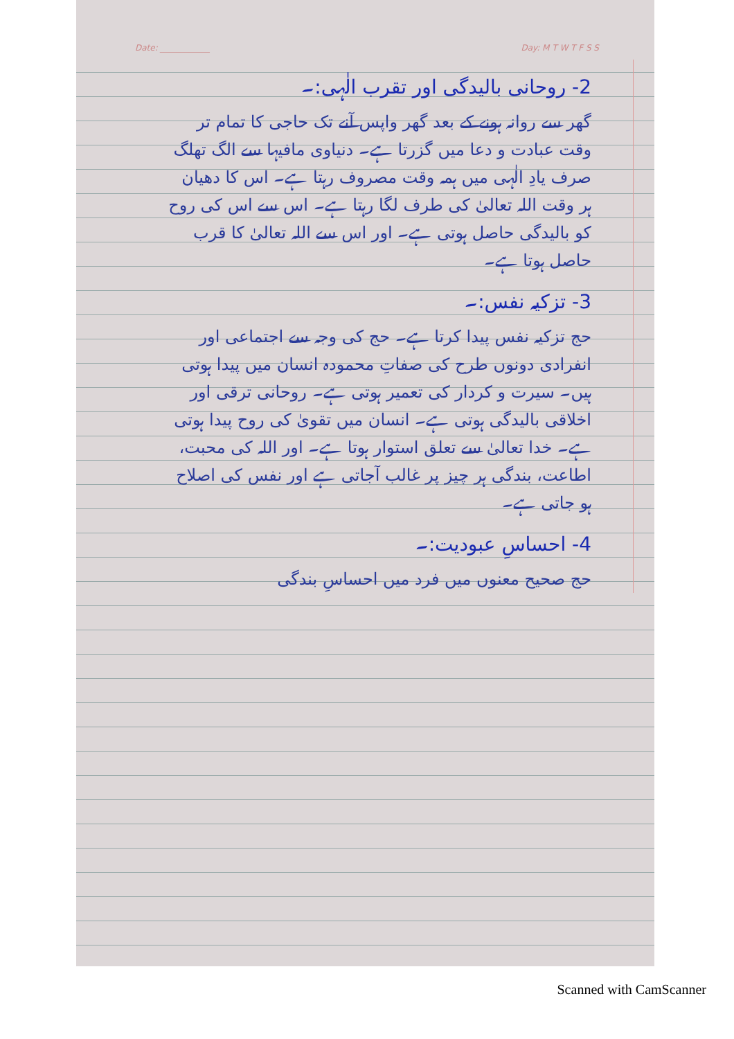Date: ____________ Day: M T W T F S S
2- روحانی بالیدگی اور تقرب الٰہی:۔
گھر سے روانہ ہونے کے بعد گھر واپس آنے تک حاجی کا تمام تر وقت عبادت و دعا میں گزرتا ہے۔ دنیاوی مافیہا سے الگ تھلگ صرف یادِ الٰہی میں ہمہ وقت مصروف رہتا ہے۔ اس کا دھیان ہر وقت اللہ تعالیٰ کی طرف لگا رہتا ہے۔ اس سے اس کی روح کو بالیدگی حاصل ہوتی ہے۔ اور اس سے اللہ تعالیٰ کا قرب حاصل ہوتا ہے۔
3- تزکیہ نفس:۔
حج تزکیہ نفس پیدا کرتا ہے۔ حج کی وجہ سے اجتماعی اور انفرادی دونوں طرح کی صفاتِ محمودہ انسان میں پیدا ہوتی ہیں۔ سیرت و کردار کی تعمیر ہوتی ہے۔ روحانی ترقی اور اخلاقی بالیدگی ہوتی ہے۔ انسان میں تقویٰ کی روح پیدا ہوتی ہے۔ خدا تعالیٰ سے تعلق استوار ہوتا ہے۔ اور اللہ کی محبت، اطاعت، بندگی ہر چیز پر غالب آجاتی ہے اور نفس کی اصلاح ہو جاتی ہے۔
4- احساسِ عبودیت:۔
حج صحیح معنوں میں فرد میں احساسِ بندگی
Scanned with CamScanner